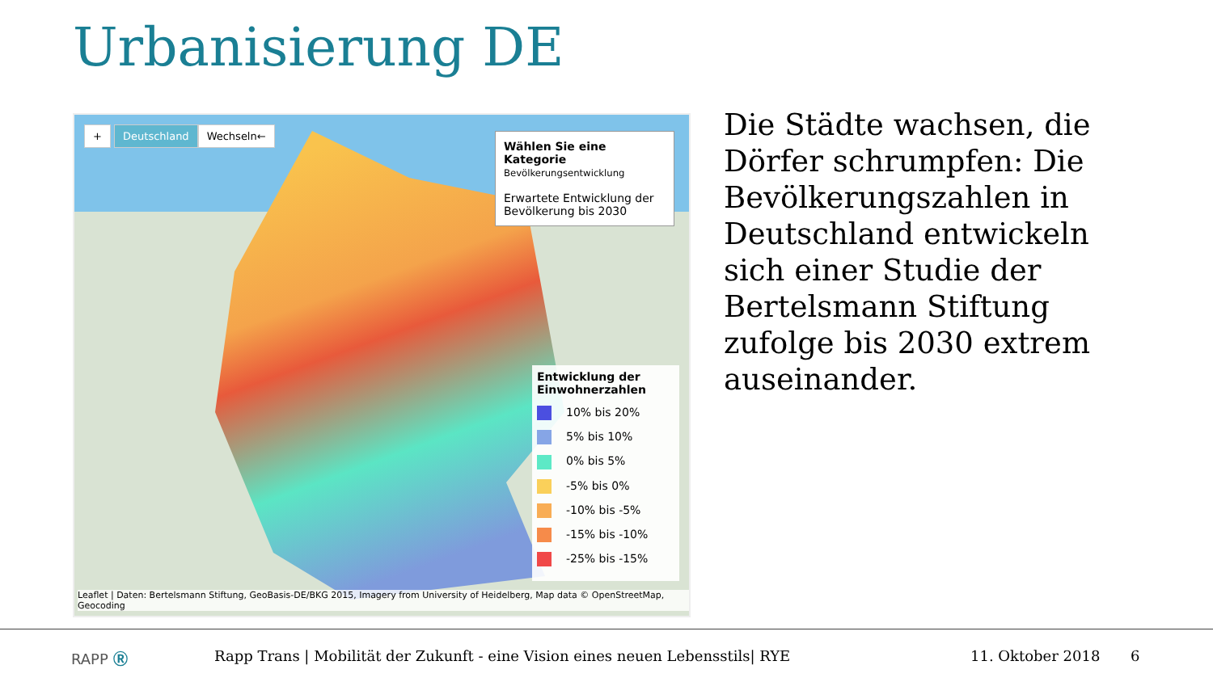Urbanisierung DE
+ Deutschland Wechseln←
Wählen Sie eine Kategorie
Bevölkerungsentwicklung
Erwartete Entwicklung der Bevölkerung bis 2030
Entwicklung der Einwohnerzahlen
10% bis 20%
5% bis 10%
0% bis 5%
-5% bis 0%
-10% bis -5%
-15% bis -10%
-25% bis -15%
Leaflet | Daten: Bertelsmann Stiftung, GeoBasis-DE/BKG 2015, Imagery from University of Heidelberg, Map data © OpenStreetMap, Geocoding
Die Städte wachsen, die Dörfer schrumpfen: Die Bevölkerungszahlen in Deutschland entwickeln sich einer Studie der Bertelsmann Stiftung zufolge bis 2030 extrem auseinander.
RAPP Ⓡ Rapp Trans | Mobilität der Zukunft - eine Vision eines neuen Lebensstils| RYE 11. Oktober 2018 6